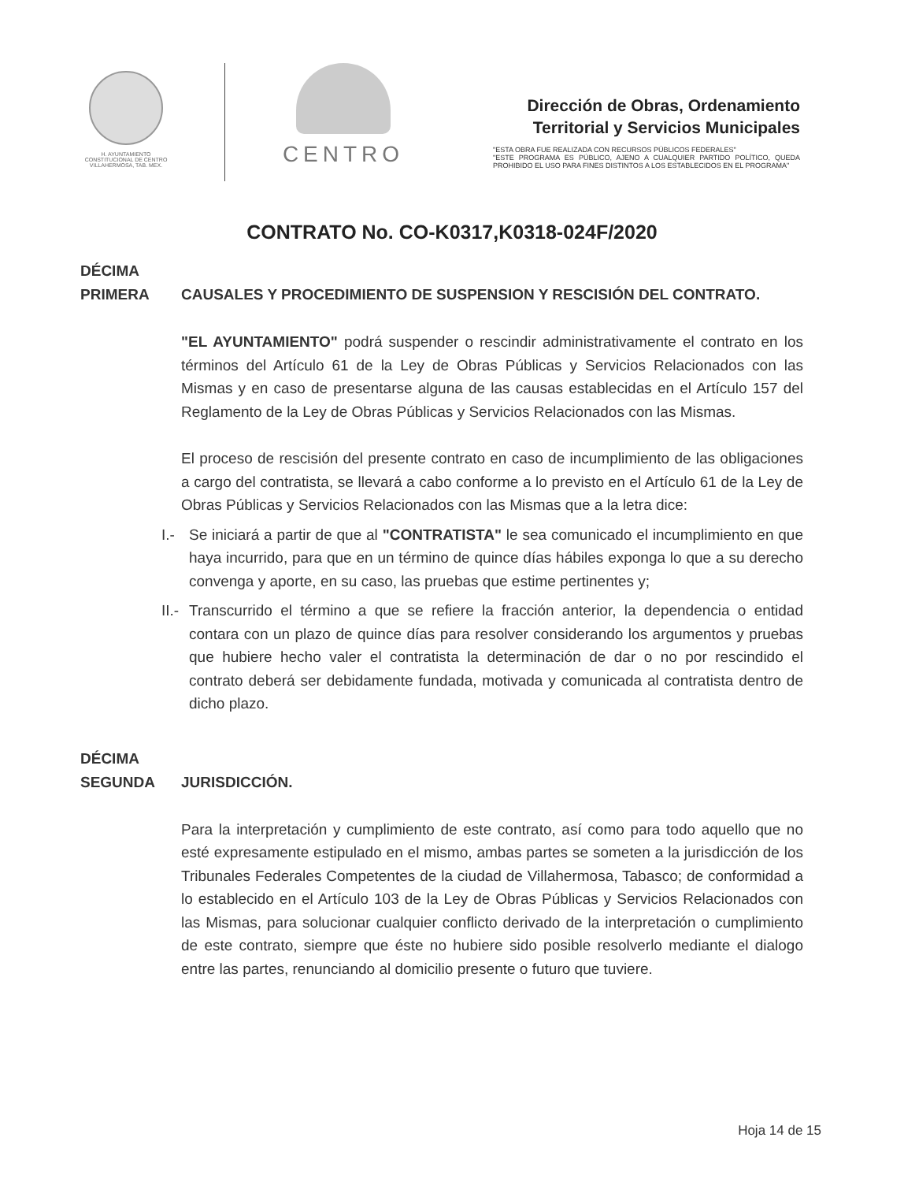H. AYUNTAMIENTO
CONSTITUCIONAL DE CENTRO
VILLAHERMOSA, TAB. MEX.
CENTRO
Dirección de Obras, Ordenamiento
Territorial y Servicios Municipales
"ESTA OBRA FUE REALIZADA CON RECURSOS PÚBLICOS FEDERALES"
"ESTE PROGRAMA ES PÚBLICO, AJENO A CUALQUIER PARTIDO POLÍTICO, QUEDA PROHIBIDO EL USO PARA FINES DISTINTOS A LOS ESTABLECIDOS EN EL PROGRAMA"
CONTRATO No. CO-K0317,K0318-024F/2020
DÉCIMA
PRIMERA
CAUSALES Y PROCEDIMIENTO DE SUSPENSION Y RESCISIÓN DEL CONTRATO.
"EL AYUNTAMIENTO" podrá suspender o rescindir administrativamente el contrato en los términos del Artículo 61 de la Ley de Obras Públicas y Servicios Relacionados con las Mismas y en caso de presentarse alguna de las causas establecidas en el Artículo 157 del Reglamento de la Ley de Obras Públicas y Servicios Relacionados con las Mismas.
El proceso de rescisión del presente contrato en caso de incumplimiento de las obligaciones a cargo del contratista, se llevará a cabo conforme a lo previsto en el Artículo 61 de la Ley de Obras Públicas y Servicios Relacionados con las Mismas que a la letra dice:
I.- Se iniciará a partir de que al "CONTRATISTA" le sea comunicado el incumplimiento en que haya incurrido, para que en un término de quince días hábiles exponga lo que a su derecho convenga y aporte, en su caso, las pruebas que estime pertinentes y;
II.-
Transcurrido el término a que se refiere la fracción anterior, la dependencia o entidad contara con un plazo de quince días para resolver considerando los argumentos y pruebas que hubiere hecho valer el contratista la determinación de dar o no por rescindido el contrato deberá ser debidamente fundada, motivada y comunicada al contratista dentro de dicho plazo.
DÉCIMA
SEGUNDA
JURISDICCIÓN.
Para la interpretación y cumplimiento de este contrato, así como para todo aquello que no esté expresamente estipulado en el mismo, ambas partes se someten a la jurisdicción de los Tribunales Federales Competentes de la ciudad de Villahermosa, Tabasco; de conformidad a lo establecido en el Artículo 103 de la Ley de Obras Públicas y Servicios Relacionados con las Mismas, para solucionar cualquier conflicto derivado de la interpretación o cumplimiento de este contrato, siempre que éste no hubiere sido posible resolverlo mediante el dialogo entre las partes, renunciando al domicilio presente o futuro que tuviere.
Hoja 14 de 15